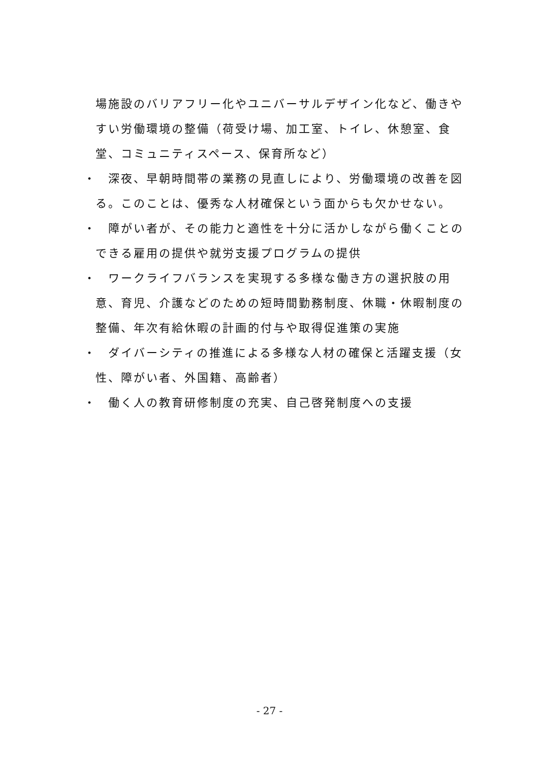場施設のバリアフリー化やユニバーサルデザイン化など、働きやすい労働環境の整備（荷受け場、加工室、トイレ、休憩室、食堂、コミュニティスペース、保育所など）
・　深夜、早朝時間帯の業務の見直しにより、労働環境の改善を図る。このことは、優秀な人材確保という面からも欠かせない。
・　障がい者が、その能力と適性を十分に活かしながら働くことのできる雇用の提供や就労支援プログラムの提供
・　ワークライフバランスを実現する多様な働き方の選択肢の用意、育児、介護などのための短時間勤務制度、休職・休暇制度の整備、年次有給休暇の計画的付与や取得促進策の実施
・　ダイバーシティの推進による多様な人材の確保と活躍支援（女性、障がい者、外国籍、高齢者）
・　働く人の教育研修制度の充実、自己啓発制度への支援
- 27 -